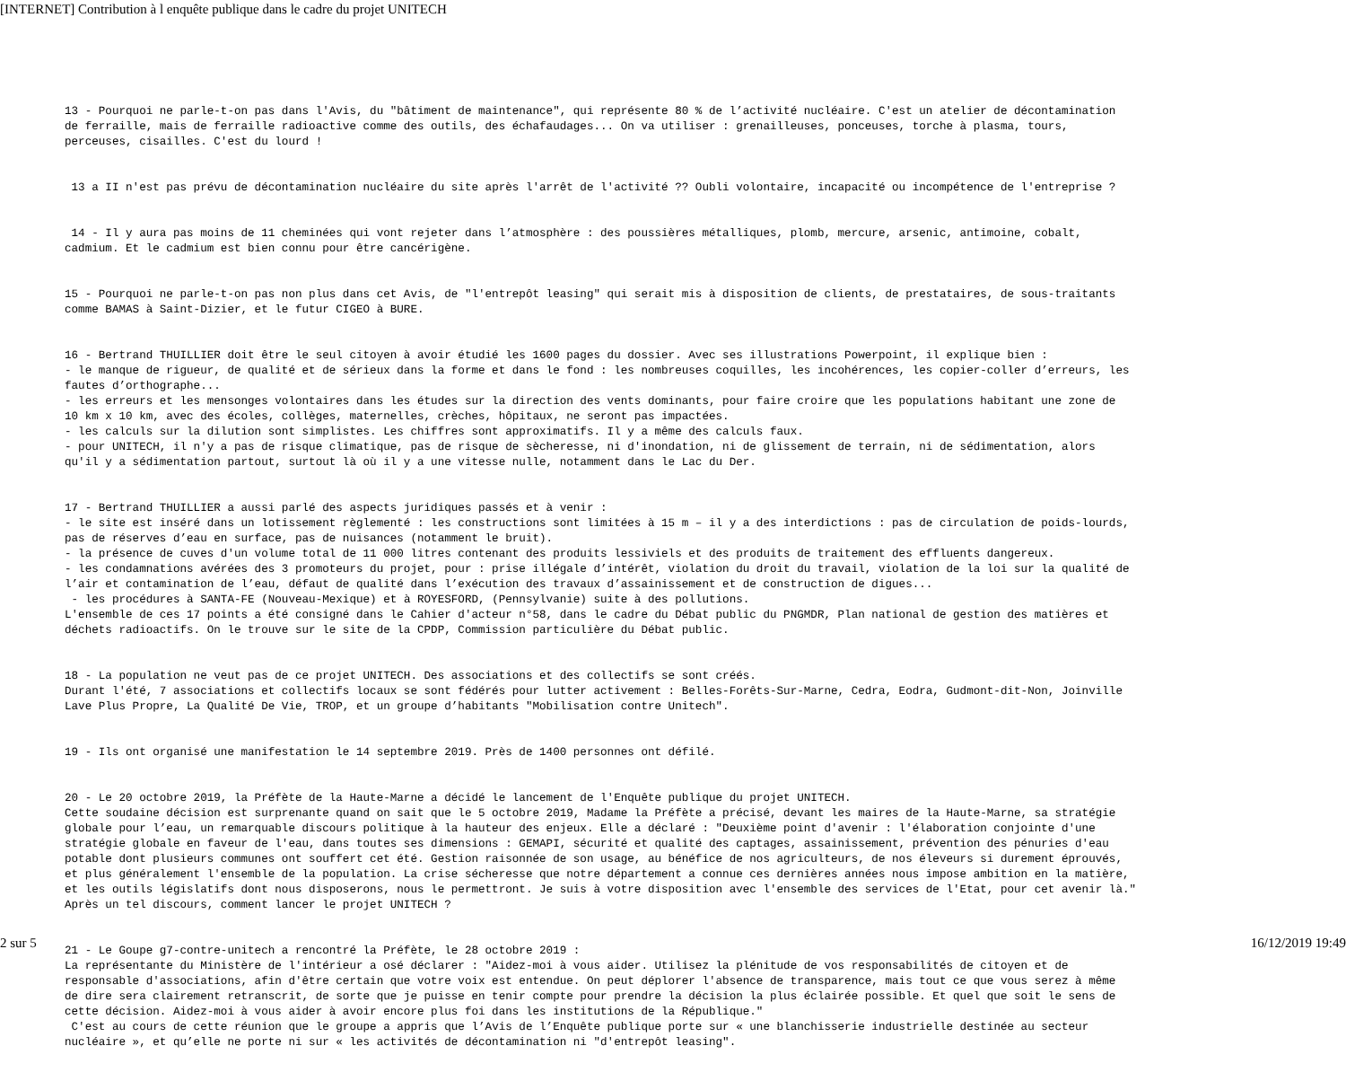[INTERNET] Contribution à l enquête publique dans le cadre du projet UNITECH
13 - Pourquoi ne parle-t-on pas dans l'Avis, du "bâtiment de maintenance", qui représente 80 % de l’activité nucléaire. C'est un atelier de décontamination de ferraille, mais de ferraille radioactive comme des outils, des échafaudages... On va utiliser : grenailleuses, ponceuses, torche à plasma, tours, perceuses, cisailles. C'est du lourd !
13 a II n'est pas prévu de décontamination nucléaire du site après l'arrêt de l'activité ?? Oubli volontaire, incapacité ou incompétence de l'entreprise ?
14 - Il y aura pas moins de 11 cheminées qui vont rejeter dans l’atmosphère : des poussières métalliques, plomb, mercure, arsenic, antimoine, cobalt, cadmium. Et le cadmium est bien connu pour être cancérigène.
15 - Pourquoi ne parle-t-on pas non plus dans cet Avis, de "l'entrepôt leasing" qui serait mis à disposition de clients, de prestataires, de sous-traitants comme BAMAS à Saint-Dizier, et le futur CIGEO à BURE.
16 - Bertrand THUILLIER doit être le seul citoyen à avoir étudié les 1600 pages du dossier. Avec ses illustrations Powerpoint, il explique bien : - le manque de rigueur, de qualité et de sérieux dans la forme et dans le fond : les nombreuses coquilles, les incohérences, les copier-coller d’erreurs, les fautes d’orthographe... - les erreurs et les mensonges volontaires dans les études sur la direction des vents dominants, pour faire croire que les populations habitant une zone de 10 km x 10 km, avec des écoles, collèges, maternelles, crèches, hôpitaux, ne seront pas impactées. - les calculs sur la dilution sont simplistes. Les chiffres sont approximatifs. Il y a même des calculs faux. - pour UNITECH, il n'y a pas de risque climatique, pas de risque de sècheresse, ni d'inondation, ni de glissement de terrain, ni de sédimentation, alors qu'il y a sédimentation partout, surtout là où il y a une vitesse nulle, notamment dans le Lac du Der.
17 - Bertrand THUILLIER a aussi parlé des aspects juridiques passés et à venir : - le site est inséré dans un lotissement règlementé : les constructions sont limitées à 15 m – il y a des interdictions : pas de circulation de poids-lourds, pas de réserves d’eau en surface, pas de nuisances (notamment le bruit). - la présence de cuves d'un volume total de 11 000 litres contenant des produits lessiviels et des produits de traitement des effluents dangereux. - les condamnations avérées des 3 promoteurs du projet, pour : prise illégale d’intérêt, violation du droit du travail, violation de la loi sur la qualité de l’air et contamination de l’eau, défaut de qualité dans l’exécution des travaux d’assainissement et de construction de digues... - les procédures à SANTA-FE (Nouveau-Mexique) et à ROYESFORD, (Pennsylvanie) suite à des pollutions. L'ensemble de ces 17 points a été consigné dans le Cahier d'acteur n°58, dans le cadre du Débat public du PNGMDR, Plan national de gestion des matières et déchets radioactifs. On le trouve sur le site de la CPDP, Commission particulière du Débat public.
18 - La population ne veut pas de ce projet UNITECH. Des associations et des collectifs se sont créés. Durant l'été, 7 associations et collectifs locaux se sont fédérés pour lutter activement : Belles-Forêts-Sur-Marne, Cedra, Eodra, Gudmont-dit-Non, Joinville Lave Plus Propre, La Qualité De Vie, TROP, et un groupe d’habitants "Mobilisation contre Unitech".
19 - Ils ont organisé une manifestation le 14 septembre 2019. Près de 1400 personnes ont défilé.
20 - Le 20 octobre 2019, la Préfète de la Haute-Marne a décidé le lancement de l'Enquête publique du projet UNITECH. Cette soudaine décision est surprenante quand on sait que le 5 octobre 2019, Madame la Préfète a précisé, devant les maires de la Haute-Marne, sa stratégie globale pour l’eau, un remarquable discours politique à la hauteur des enjeux. Elle a déclaré : "Deuxième point d'avenir : l'élaboration conjointe d'une stratégie globale en faveur de l'eau, dans toutes ses dimensions : GEMAPI, sécurité et qualité des captages, assainissement, prévention des pénuries d'eau potable dont plusieurs communes ont souffert cet été. Gestion raisonnée de son usage, au bénéfice de nos agriculteurs, de nos éleveurs si durement éprouvés, et plus généralement l'ensemble de la population. La crise sécheresse que notre département a connue ces dernières années nous impose ambition en la matière, et les outils législatifs dont nous disposerons, nous le permettront. Je suis à votre disposition avec l'ensemble des services de l'Etat, pour cet avenir là." Après un tel discours, comment lancer le projet UNITECH ?
21 - Le Goupe g7-contre-unitech a rencontré la Préfète, le 28 octobre 2019 : La représentante du Ministère de l'intérieur a osé déclarer : "Aidez-moi à vous aider. Utilisez la plénitude de vos responsabilités de citoyen et de responsable d'associations, afin d'être certain que votre voix est entendue. On peut déplorer l'absence de transparence, mais tout ce que vous serez à même de dire sera clairement retranscrit, de sorte que je puisse en tenir compte pour prendre la décision la plus éclairée possible. Et quel que soit le sens de cette décision. Aidez-moi à vous aider à avoir encore plus foi dans les institutions de la République." C'est au cours de cette réunion que le groupe a appris que l’Avis de l’Enquête publique porte sur « une blanchisserie industrielle destinée au secteur nucléaire », et qu’elle ne porte ni sur « les activités de décontamination ni "d'entrepôt leasing".
2 sur 5 16/12/2019 19:49